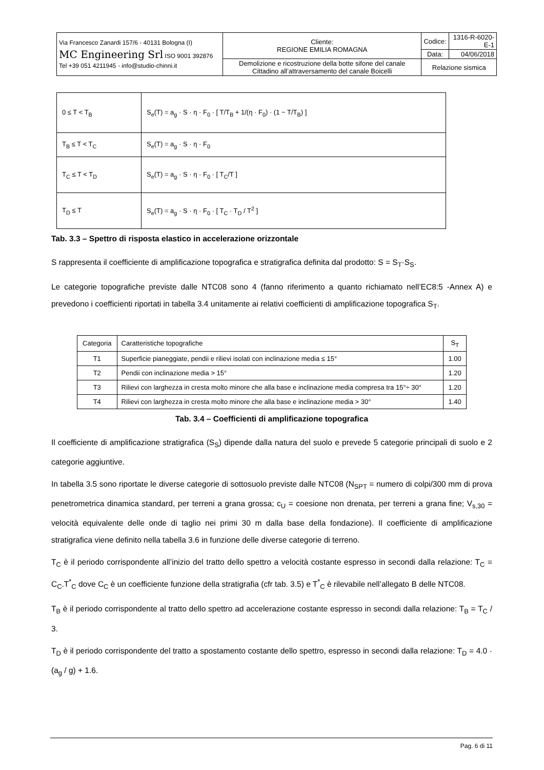| Via Francesco Zanardi 157/6 - 40131 Bologna (I) MC Engineering Srl ISO 9001 392876 Tel +39 051 4211945 - info@studio-chinni.it | Cliente: REGIONE EMILIA ROMAGNA | Codice: | 1316-R-6020-E-1 |
| | | Data: | 04/06/2018 |
| | Demolizione e ricostruzione della botte sifone del canale Cittadino all’attraversamento del canale Boicelli | Relazione sismica | |
| 0 ≤ T < T<sub>B</sub> | S<sub>e</sub>(T) = a<sub>g</sub> · S · η · F<sub>0</sub> · [ T/T<sub>B</sub> + 1/(η · F<sub>0</sub>) · (1 − T/T<sub>B</sub>) ] |
| T<sub>B</sub> ≤ T < T<sub>C</sub> | S<sub>e</sub>(T) = a<sub>g</sub> · S · η · F<sub>0</sub> |
| T<sub>C</sub> ≤ T < T<sub>D</sub> | S<sub>e</sub>(T) = a<sub>g</sub> · S · η · F<sub>0</sub> · [ T<sub>C</sub>/T ] |
| T<sub>D</sub> ≤ T | S<sub>e</sub>(T) = a<sub>g</sub> · S · η · F<sub>0</sub> · [ T<sub>C</sub> · T<sub>D</sub> / T<sup>2</sup> ] |
Tab. 3.3 – Spettro di risposta elastico in accelerazione orizzontale
S rappresenta il coefficiente di amplificazione topografica e stratigrafica definita dal prodotto: S = S<sub>T</sub>·S<sub>S</sub>.
Le categorie topografiche previste dalle NTC08 sono 4 (fanno riferimento a quanto richiamato nell’EC8:5 -Annex A) e prevedono i coefficienti riportati in tabella 3.4 unitamente ai relativi coefficienti di amplificazione topografica S<sub>T</sub>.
| Categoria | Caratteristiche topografiche | S<sub>T</sub> |
| --- | --- | --- |
| T1 | Superficie pianeggiate, pendii e rilievi isolati con inclinazione media ≤ 15° | 1.00 |
| T2 | Pendii con inclinazione media > 15° | 1.20 |
| T3 | Rilievi con larghezza in cresta molto minore che alla base e inclinazione media compresa tra 15°÷ 30° | 1.20 |
| T4 | Rilievi con larghezza in cresta molto minore che alla base e inclinazione media > 30° | 1.40 |
Tab. 3.4 – Coefficienti di amplificazione topografica
Il coefficiente di amplificazione stratigrafica (S<sub>S</sub>) dipende dalla natura del suolo e prevede 5 categorie principali di suolo e 2 categorie aggiuntive.
In tabella 3.5 sono riportate le diverse categorie di sottosuolo previste dalle NTC08 (N<sub>SPT</sub> = numero di colpi/300 mm di prova penetrometrica dinamica standard, per terreni a grana grossa; c<sub>U</sub> = coesione non drenata, per terreni a grana fine; V<sub>s,30</sub> = velocità equivalente delle onde di taglio nei primi 30 m dalla base della fondazione). Il coefficiente di amplificazione stratigrafica viene definito nella tabella 3.6 in funzione delle diverse categorie di terreno.
T<sub>C</sub> è il periodo corrispondente all’inizio del tratto dello spettro a velocità costante espresso in secondi dalla relazione: T<sub>C</sub> = C<sub>C</sub>.T<sup>*</sup><sub>C</sub> dove C<sub>C</sub> è un coefficiente funzione della stratigrafia (cfr tab. 3.5) e T<sup>*</sup><sub>C</sub> è rilevabile nell’allegato B delle NTC08.
T<sub>B</sub> è il periodo corrispondente al tratto dello spettro ad accelerazione costante espresso in secondi dalla relazione: T<sub>B</sub> = T<sub>C</sub> / 3.
T<sub>D</sub> è il periodo corrispondente del tratto a spostamento costante dello spettro, espresso in secondi dalla relazione: T<sub>D</sub> = 4.0 · (a<sub>g</sub> / g) + 1.6.
Pag. 6 di 11